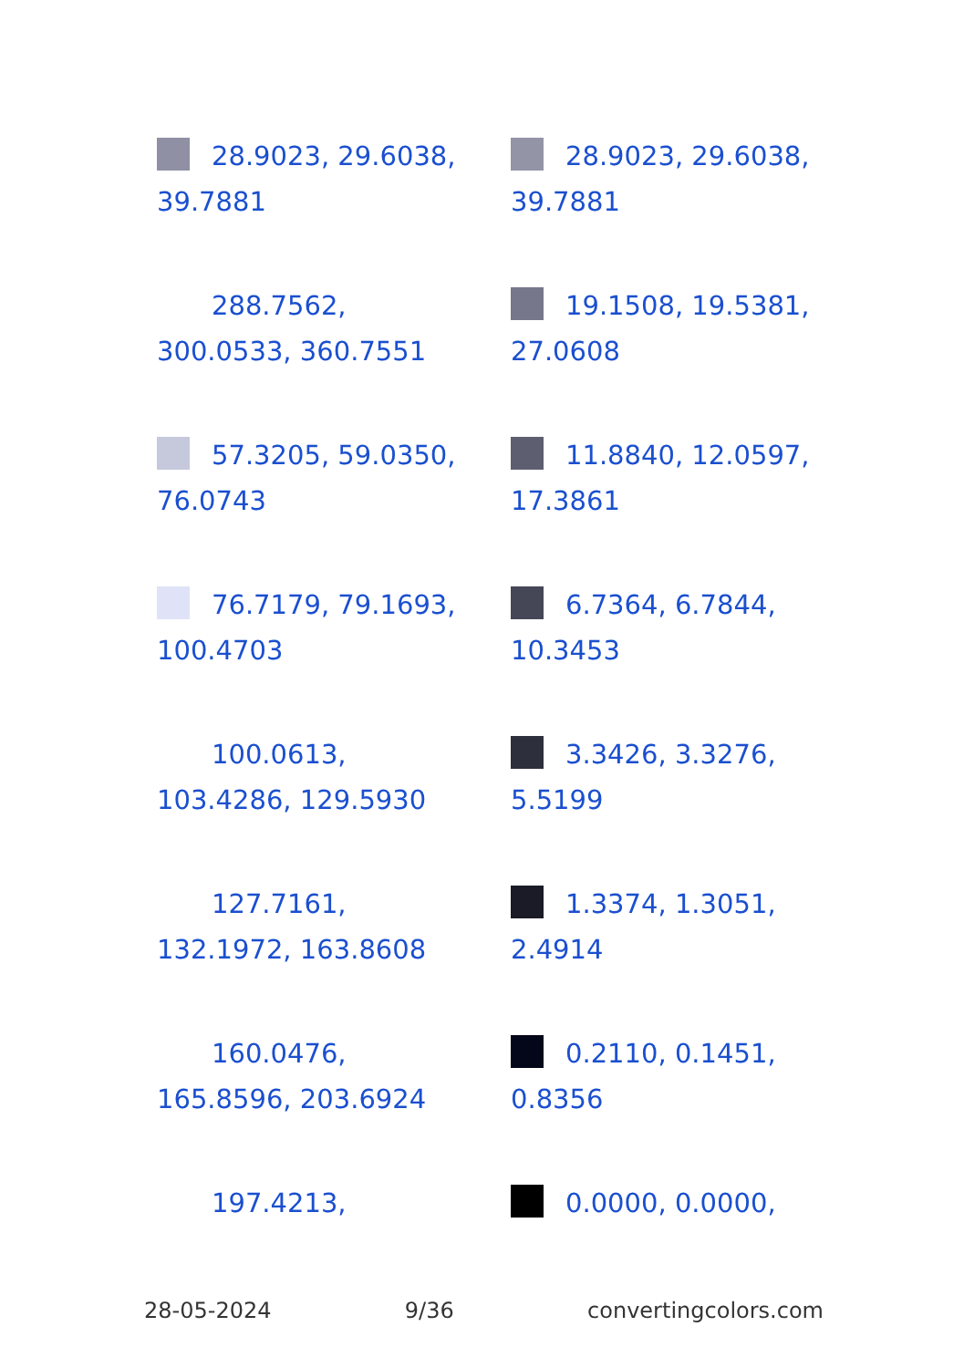28.9023, 29.6038, 39.7881
28.9023, 29.6038, 39.7881
288.7562, 300.0533, 360.7551
19.1508, 19.5381, 27.0608
57.3205, 59.0350, 76.0743
11.8840, 12.0597, 17.3861
76.7179, 79.1693, 100.4703
6.7364, 6.7844, 10.3453
100.0613, 103.4286, 129.5930
3.3426, 3.3276, 5.5199
127.7161, 132.1972, 163.8608
1.3374, 1.3051, 2.4914
160.0476, 165.8596, 203.6924
0.2110, 0.1451, 0.8356
197.4213,
0.0000, 0.0000,
28-05-2024 9/36 convertingcolors.com